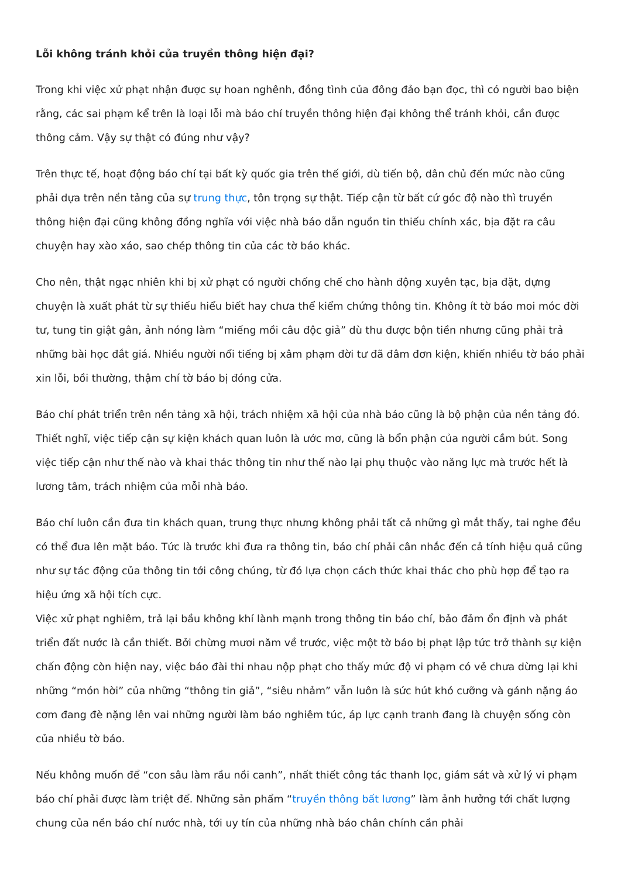Lỗi không tránh khỏi của truyền thông hiện đại?
Trong khi việc xử phạt nhận được sự hoan nghênh, đồng tình của đông đảo bạn đọc, thì có người bao biện rằng, các sai phạm kể trên là loại lỗi mà báo chí truyền thông hiện đại không thể tránh khỏi, cần được thông cảm. Vậy sự thật có đúng như vậy?
Trên thực tế, hoạt động báo chí tại bất kỳ quốc gia trên thế giới, dù tiến bộ, dân chủ đến mức nào cũng phải dựa trên nền tảng của sự trung thực, tôn trọng sự thật. Tiếp cận từ bất cứ góc độ nào thì truyền thông hiện đại cũng không đồng nghĩa với việc nhà báo dẫn nguồn tin thiếu chính xác, bịa đặt ra câu chuyện hay xào xáo, sao chép thông tin của các tờ báo khác.
Cho nên, thật ngạc nhiên khi bị xử phạt có người chống chế cho hành động xuyên tạc, bịa đặt, dựng chuyện là xuất phát từ sự thiếu hiểu biết hay chưa thể kiểm chứng thông tin. Không ít tờ báo moi móc đời tư, tung tin giật gân, ảnh nóng làm “miếng mồi câu độc giả” dù thu được bộn tiền nhưng cũng phải trả những bài học đắt giá. Nhiều người nổi tiếng bị xâm phạm đời tư đã đâm đơn kiện, khiến nhiều tờ báo phải xin lỗi, bồi thường, thậm chí tờ báo bị đóng cửa.
Báo chí phát triển trên nền tảng xã hội, trách nhiệm xã hội của nhà báo cũng là bộ phận của nền tảng đó. Thiết nghĩ, việc tiếp cận sự kiện khách quan luôn là ước mơ, cũng là bổn phận của người cầm bút. Song việc tiếp cận như thế nào và khai thác thông tin như thế nào lại phụ thuộc vào năng lực mà trước hết là lương tâm, trách nhiệm của mỗi nhà báo.
Báo chí luôn cần đưa tin khách quan, trung thực nhưng không phải tất cả những gì mắt thấy, tai nghe đều có thể đưa lên mặt báo. Tức là trước khi đưa ra thông tin, báo chí phải cân nhắc đến cả tính hiệu quả cũng như sự tác động của thông tin tới công chúng, từ đó lựa chọn cách thức khai thác cho phù hợp để tạo ra hiệu ứng xã hội tích cực.
Việc xử phạt nghiêm, trả lại bầu không khí lành mạnh trong thông tin báo chí, bảo đảm ổn định và phát triển đất nước là cần thiết. Bởi chừng mươi năm về trước, việc một tờ báo bị phạt lập tức trở thành sự kiện chấn động còn hiện nay, việc báo đài thi nhau nộp phạt cho thấy mức độ vi phạm có vẻ chưa dừng lại khi những “món hời” của những “thông tin giả”, “siêu nhảm” vẫn luôn là sức hút khó cưỡng và gánh nặng áo cơm đang đè nặng lên vai những người làm báo nghiêm túc, áp lực cạnh tranh đang là chuyện sống còn của nhiều tờ báo.
Nếu không muốn để “con sâu làm rầu nồi canh”, nhất thiết công tác thanh lọc, giám sát và xử lý vi phạm báo chí phải được làm triệt để. Những sản phẩm “truyền thông bất lương” làm ảnh hưởng tới chất lượng chung của nền báo chí nước nhà, tới uy tín của những nhà báo chân chính cần phải